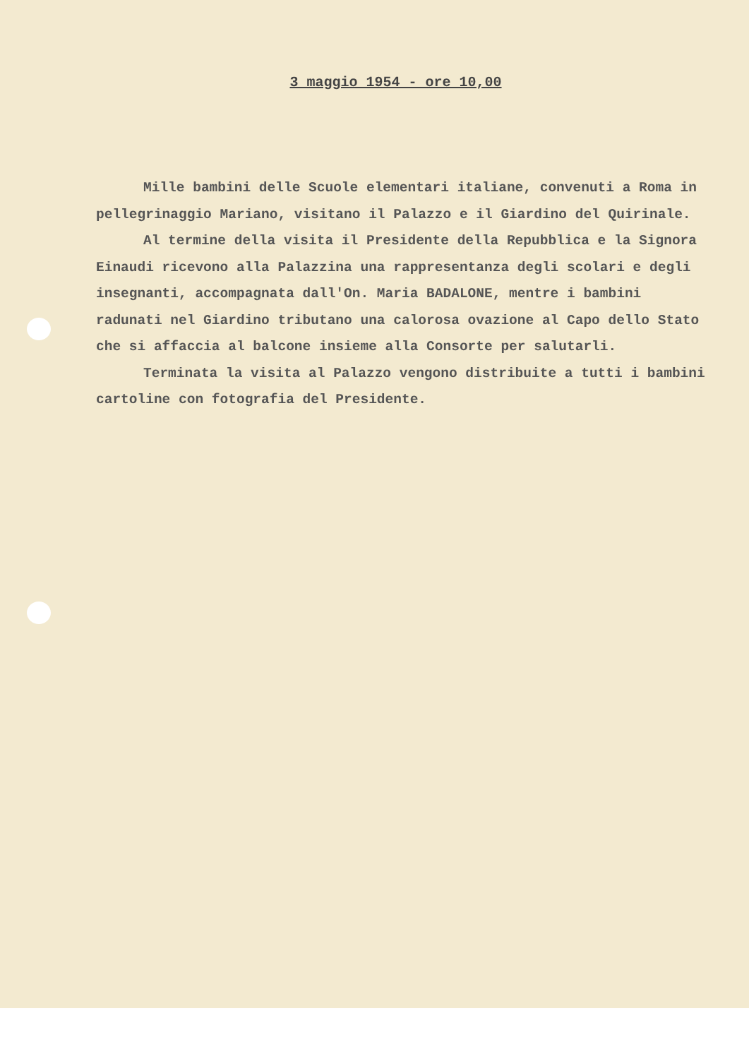3 maggio 1954 - ore 10,00
Mille bambini delle Scuole elementari italiane, convenuti a Roma in pellegrinaggio Mariano, visitano il Palazzo e il Giardino del Quirinale.
Al termine della visita il Presidente della Repubblica e la Signora Einaudi ricevono alla Palazzina una rappresentanza degli scolari e degli insegnanti, accompagnata dall'On. Maria BADALONE, mentre i bambini radunati nel Giardino tributano una calorosa ovazione al Capo dello Stato che si affaccia al balcone insieme alla Consorte per salutarli.
Terminata la visita al Palazzo vengono distribuite a tutti i bambini cartoline con fotografia del Presidente.